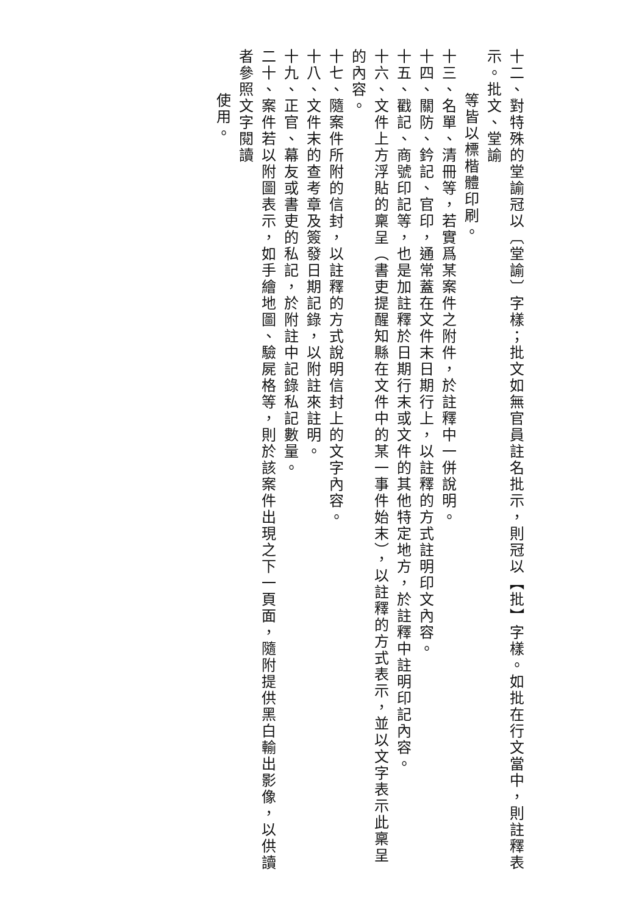十二、對特殊的堂諭冠以〔堂諭〕字樣；批文如無官員註名批示，則冠以【批】字樣。如批在行文當中，則註釋表示。批文、堂諭
等皆以標楷體印刷。
十三、名單、清冊等，若實爲某案件之附件，於註釋中一併說明。
十四、關防、鈐記、官印，通常蓋在文件末日期行上，以註釋的方式註明印文內容。
十五、戳記、商號印記等，也是加註釋於日期行末或文件的其他特定地方，於註釋中註明印記內容。
十六、文件上方浮貼的稟呈（書吏提醒知縣在文件中的某一事件始末），以註釋的方式表示，並以文字表示此稟呈的內容。
十七、隨案件所附的信封，以註釋的方式說明信封上的文字內容。
十八、文件末的查考章及簽發日期記錄，以附註來註明。
十九、正官、幕友或書吏的私記，於附註中記錄私記數量。
二十、案件若以附圖表示，如手繪地圖、驗屍格等，則於該案件出現之下一頁面，隨附提供黑白輸出影像，以供讀者參照文字閱讀
使用。